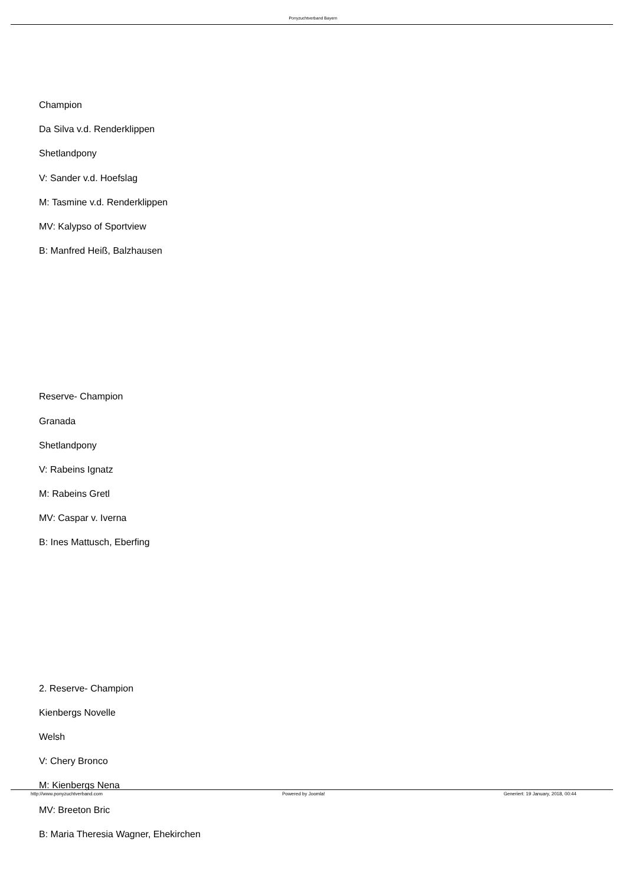Ponyzuchtverband Bayern
Champion
Da Silva v.d. Renderklippen
Shetlandpony
V: Sander v.d. Hoefslag
M: Tasmine v.d. Renderklippen
MV: Kalypso of Sportview
B: Manfred Heiß, Balzhausen
Reserve- Champion
Granada
Shetlandpony
V: Rabeins Ignatz
M: Rabeins Gretl
MV: Caspar v. Iverna
B: Ines Mattusch, Eberfing
2. Reserve- Champion
Kienbergs Novelle
Welsh
V: Chery Bronco
M: Kienbergs Nena
MV: Breeton Bric
B: Maria Theresia Wagner, Ehekirchen
http://www.ponyzuchtverband.com
Powered by Joomla! Generiert: 19 January, 2018, 00:44